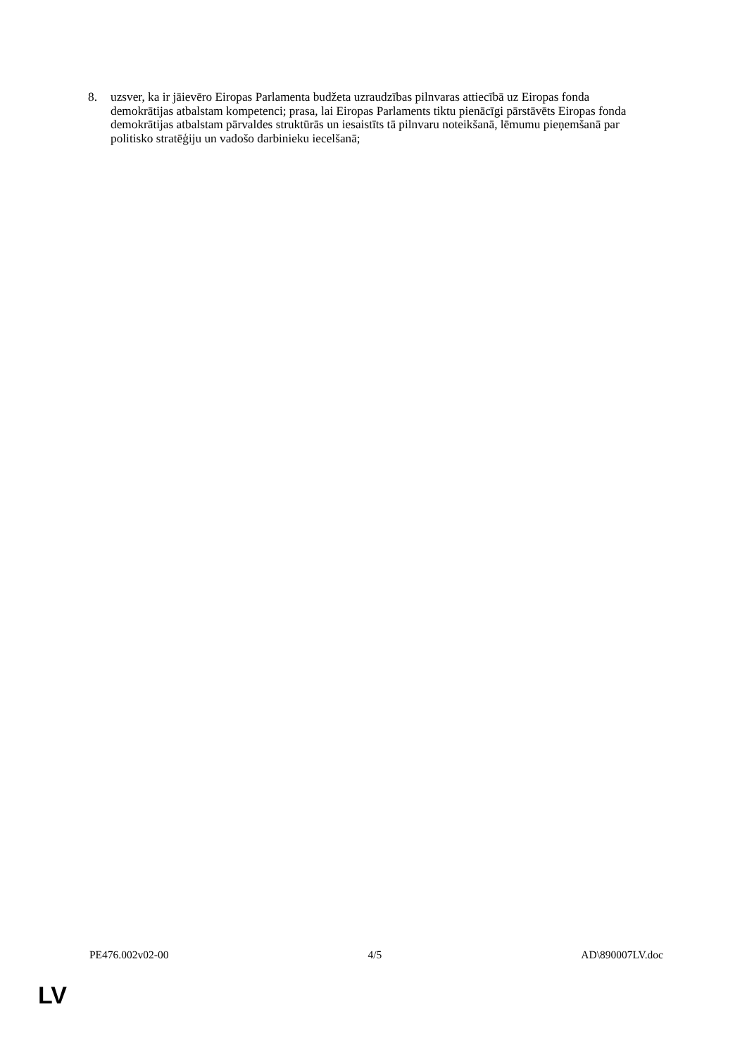8. uzsver, ka ir jāievēro Eiropas Parlamenta budžeta uzraudzības pilnvaras attiecībā uz Eiropas fonda demokrātijas atbalstam kompetenci; prasa, lai Eiropas Parlaments tiktu pienācīgi pārstāvēts Eiropas fonda demokrātijas atbalstam pārvaldes struktūrās un iesaistīts tā pilnvaru noteikšanā, lēmumu pieņemšanā par politisko stratēģiju un vadošo darbinieku iecelšanā;
PE476.002v02-00 4/5 AD\890007LV.doc
LV